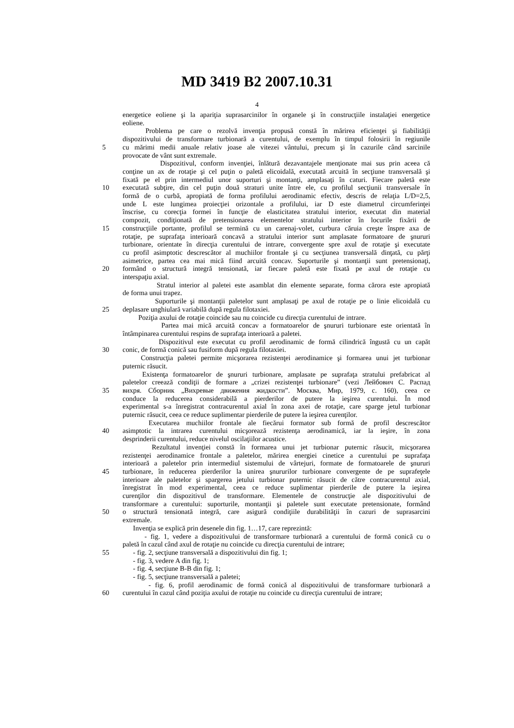MD 3419 B2 2007.10.31
4
energetice eoliene şi la apariţia suprasarcinilor în organele şi în construcţiile instalaţiei energetice
eoliene.
Problema pe care o rezolvă invenţia propusă constă în mărirea eficienţei şi fiabilităţii
dispozitivului de transformare turbionară a curentului, de exemplu în timpul folosirii în regiunile
5 cu mărimi medii anuale relativ joase ale vitezei vântului, precum şi în cazurile când sarcinile
provocate de vânt sunt extremale.
Dispozitivul, conform invenţiei, înlătură dezavantajele menţionate mai sus prin aceea că
conţine un ax de rotaţie şi cel puţin o paletă elicoidală, executată arcuită în secţiune transversală şi
fixată pe el prin intermediul unor suporturi şi montanţi, amplasaţi în caturi. Fiecare paletă este
10 executată subţire, din cel puţin două straturi unite între ele, cu profilul secţiunii transversale în
formă de o curbă, apropiată de forma profilului aerodinamic efectiv, descris de relaţia L/D=2,5,
unde L este lungimea proiecţiei orizontale a profilului, iar D este diametrul circumferinţei
înscrise, cu corecţia formei în funcţie de elasticitatea stratului interior, executat din material
compozit, condiţionată de pretensionarea elementelor stratului interior în locurile fixării de
15 construcţiile portante, profilul se termină cu un carenaj-volet, curbura căruia creşte înspre axa de
rotaţie, pe suprafaţa interioară concavă a stratului interior sunt amplasate formatoare de şnururi
turbionare, orientate în direcţia curentului de intrare, convergente spre axul de rotaţie şi executate
cu profil asimptotic descrescător al muchiilor frontale şi cu secţiunea transversală dinţată, cu părţi
asimetrice, partea cea mai mică fiind arcuită concav. Suporturile şi montanţii sunt pretensionaţi,
20 formând o structură integră tensionată, iar fiecare paletă este fixată pe axul de rotaţie cu
interspaţiu axial.
Stratul interior al paletei este asamblat din elemente separate, forma cărora este apropiată
de forma unui trapez.
Suporturile şi montanţii paletelor sunt amplasaţi pe axul de rotaţie pe o linie elicoidală cu
25 deplasare unghiulară variabilă după regula filotaxiei.
Poziţia axului de rotaţie coincide sau nu coincide cu direcţia curentului de intrare.
Partea mai mică arcuită concav a formatoarelor de şnururi turbionare este orientată în
întâmpinarea curentului respins de suprafaţa interioară a paletei.
Dispozitivul este executat cu profil aerodinamic de formă cilindrică îngustă cu un capăt
30 conic, de formă conică sau fusiform după regula filotaxiei.
Construcţia paletei permite micşorarea rezistenţei aerodinamice şi formarea unui jet turbionar
puternic răsucit.
Existenţa formatoarelor de şnururi turbionare, amplasate pe suprafaţa stratului prefabricat al
paletelor creează condiţii de formare a „crizei rezistenţei turbionare” (vezi Лейбович С. Распад
35 вихря. Сборник „Вихревые движения жидкости”. Москва, Мир, 1979, c. 160), ceea ce
conduce la reducerea considerabilă a pierderilor de putere la ieşirea curentului. În mod
experimental s-a înregistrat contracurentul axial în zona axei de rotaţie, care sparge jetul turbionar
puternic răsucit, ceea ce reduce suplimentar pierderile de putere la ieşirea curenţilor.
Executarea muchiilor frontale ale fiecărui formator sub formă de profil descrescător
40 asimptotic la intrarea curentului micşorează rezistenţa aerodinamică, iar la ieşire, în zona
desprinderii curentului, reduce nivelul oscilaţiilor acustice.
Rezultatul invenţiei constă în formarea unui jet turbionar puternic răsucit, micşorarea
rezistenţei aerodinamice frontale a paletelor, mărirea energiei cinetice a curentului pe suprafaţa
interioară a paletelor prin intermediul sistemului de vârtejuri, formate de formatoarele de şnururi
45 turbionare, în reducerea pierderilor la unirea şnururilor turbionare convergente de pe suprafeţele
interioare ale paletelor şi spargerea jetului turbionar puternic răsucit de către contracurentul axial,
înregistrat în mod experimental, ceea ce reduce suplimentar pierderile de putere la ieşirea
curenţilor din dispozitivul de transformare. Elementele de construcţie ale dispozitivului de
transformare a curentului: suporturile, montanţii şi paletele sunt executate pretensionate, formând
50 o structură tensionată integră, care asigură condiţiile durabilităţii în cazuri de suprasarcini
extremale.
Invenţia se explică prin desenele din fig. 1…17, care reprezintă:
- fig. 1, vedere a dispozitivului de transformare turbionară a curentului de formă conică cu o
paletă în cazul când axul de rotaţie nu coincide cu direcţia curentului de intrare;
55 - fig. 2, secţiune transversală a dispozitivului din fig. 1;
- fig. 3, vedere A din fig. 1;
- fig. 4, secţiune B-B din fig. 1;
- fig. 5, secţiune transversală a paletei;
- fig. 6, profil aerodinamic de formă conică al dispozitivului de transformare turbionară a
60 curentului în cazul când poziţia axului de rotaţie nu coincide cu direcţia curentului de intrare;